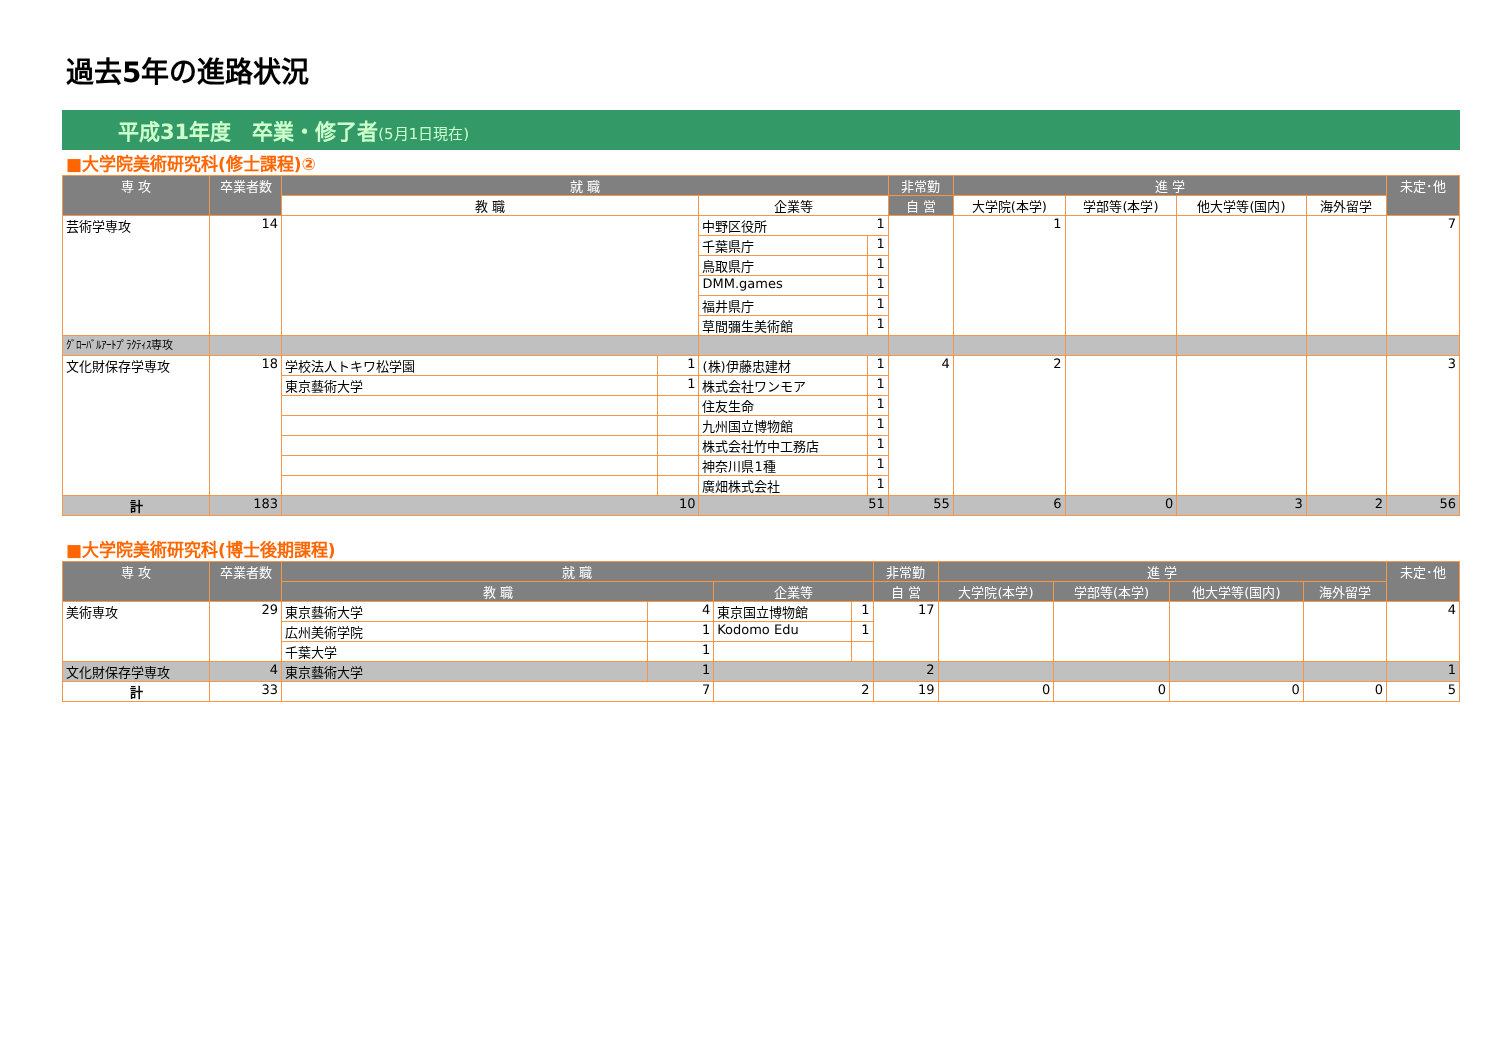過去5年の進路状況
平成31年度　卒業・修了者(5月1日現在)
■大学院美術研究科(修士課程)②
| 専 攻 | 卒業者数 | 就 職 | | | | 非常勤 | 進 学 | | | | 未定･他 |
| --- | --- | --- | --- | --- | --- | --- | --- | --- | --- | --- | --- |
| | | 教 職 | | 企業等 | | 自 営 | 大学院(本学) | 学部等(本学) | 他大学等(国内) | 海外留学 | |
| 芸術学専攻 | 14 | | | 中野区役所 | 1 | | 1 | | | | 7 |
| | | | | 千葉県庁 | 1 | | | | | | |
| | | | | 鳥取県庁 | 1 | | | | | | |
| | | | | DMM.games | 1 | | | | | | |
| | | | | 福井県庁 | 1 | | | | | | |
| | | | | 草間彌生美術館 | 1 | | | | | | |
| ｸﾞﾛｰﾊﾞﾙｱｰﾄﾌﾟﾗｸﾃｨｽ専攻 | | | | | | | | | | | |
| 文化財保存学専攻 | 18 | 学校法人トキワ松学園 | 1 | (株)伊藤忠建材 | 1 | 4 | 2 | | | | 3 |
| | | 東京藝術大学 | 1 | 株式会社ワンモア | 1 | | | | | | |
| | | | | 住友生命 | 1 | | | | | | |
| | | | | 九州国立博物館 | 1 | | | | | | |
| | | | | 株式会社竹中工務店 | 1 | | | | | | |
| | | | | 神奈川県1種 | 1 | | | | | | |
| | | | | 廣畑株式会社 | 1 | | | | | | |
| 計 | 183 | 10 | | 51 | | 55 | 6 | 0 | 3 | 2 | 56 |
■大学院美術研究科(博士後期課程)
| 専 攻 | 卒業者数 | 就 職 | | | | 非常勤 | 進 学 | | | | 未定･他 |
| --- | --- | --- | --- | --- | --- | --- | --- | --- | --- | --- | --- |
| | | 教 職 | | 企業等 | | 自 営 | 大学院(本学) | 学部等(本学) | 他大学等(国内) | 海外留学 | |
| 美術専攻 | 29 | 東京藝術大学 | 4 | 東京国立博物館 | 1 | 17 | | | | | 4 |
| | | 広州美術学院 | 1 | Kodomo Edu | 1 | | | | | | |
| | | 千葉大学 | 1 | | | | | | | | |
| 文化財保存学専攻 | 4 | 東京藝術大学 | 1 | | | 2 | | | | | 1 |
| 計 | 33 | 7 | | 2 | | 19 | 0 | 0 | 0 | 0 | 5 |